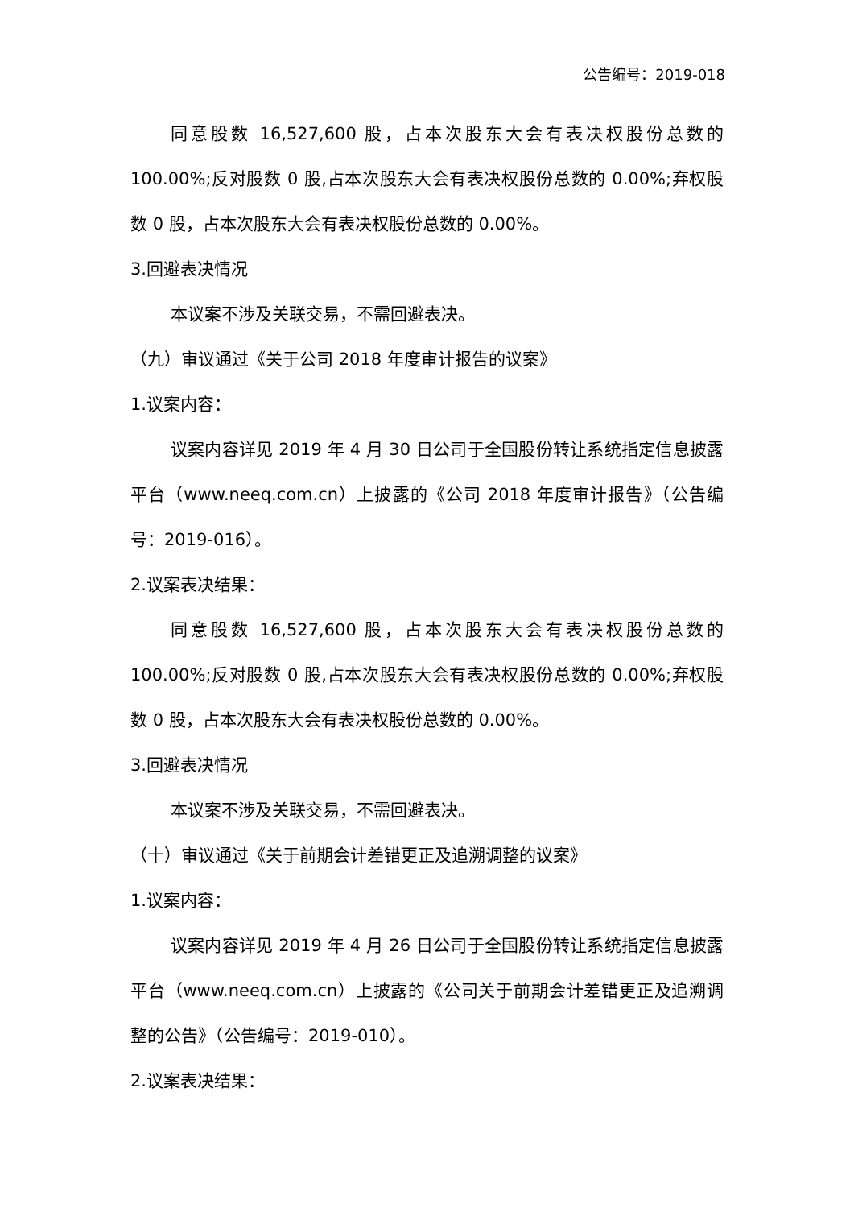公告编号：2019-018
同意股数 16,527,600 股，占本次股东大会有表决权股份总数的 100.00%;反对股数 0 股,占本次股东大会有表决权股份总数的 0.00%;弃权股数 0 股，占本次股东大会有表决权股份总数的 0.00%。
3.回避表决情况
本议案不涉及关联交易，不需回避表决。
（九）审议通过《关于公司 2018 年度审计报告的议案》
1.议案内容：
议案内容详见 2019 年 4 月 30 日公司于全国股份转让系统指定信息披露平台（www.neeq.com.cn）上披露的《公司 2018 年度审计报告》（公告编号：2019-016）。
2.议案表决结果：
同意股数 16,527,600 股，占本次股东大会有表决权股份总数的 100.00%;反对股数 0 股,占本次股东大会有表决权股份总数的 0.00%;弃权股数 0 股，占本次股东大会有表决权股份总数的 0.00%。
3.回避表决情况
本议案不涉及关联交易，不需回避表决。
（十）审议通过《关于前期会计差错更正及追溯调整的议案》
1.议案内容：
议案内容详见 2019 年 4 月 26 日公司于全国股份转让系统指定信息披露平台（www.neeq.com.cn）上披露的《公司关于前期会计差错更正及追溯调整的公告》（公告编号：2019-010）。
2.议案表决结果：